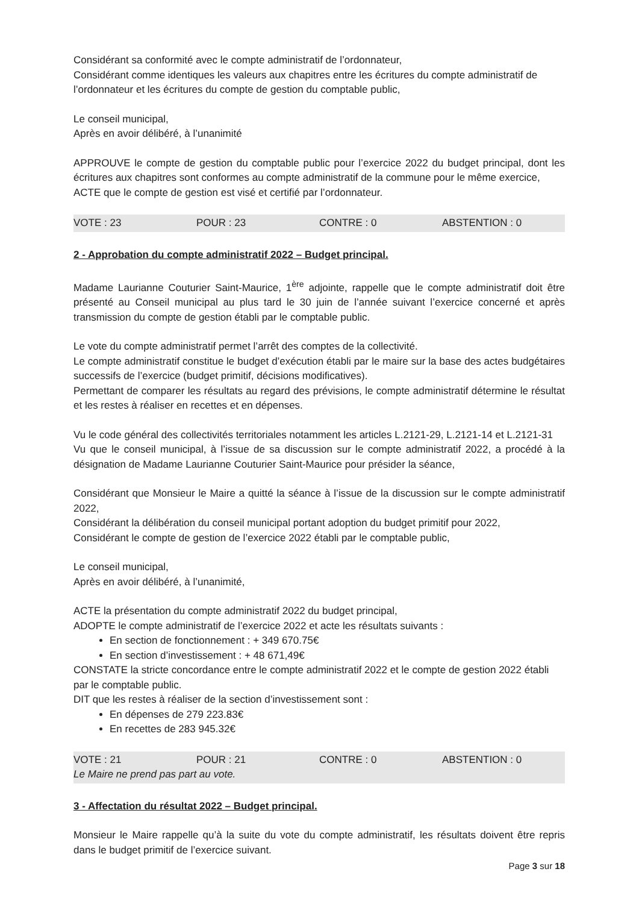Considérant sa conformité avec le compte administratif de l’ordonnateur,
Considérant comme identiques les valeurs aux chapitres entre les écritures du compte administratif de l’ordonnateur et les écritures du compte de gestion du comptable public,
Le conseil municipal,
Après en avoir délibéré, à l’unanimité
APPROUVE le compte de gestion du comptable public pour l’exercice 2022 du budget principal, dont les écritures aux chapitres sont conformes au compte administratif de la commune pour le même exercice,
ACTE que le compte de gestion est visé et certifié par l’ordonnateur.
VOTE : 23 POUR : 23 CONTRE : 0 ABSTENTION : 0
2 - Approbation du compte administratif 2022 – Budget principal.
Madame Laurianne Couturier Saint-Maurice, 1<sup>ère</sup> adjointe, rappelle que le compte administratif doit être présenté au Conseil municipal au plus tard le 30 juin de l’année suivant l’exercice concerné et après transmission du compte de gestion établi par le comptable public.
Le vote du compte administratif permet l’arrêt des comptes de la collectivité.
Le compte administratif constitue le budget d’exécution établi par le maire sur la base des actes budgétaires successifs de l’exercice (budget primitif, décisions modificatives).
Permettant de comparer les résultats au regard des prévisions, le compte administratif détermine le résultat et les restes à réaliser en recettes et en dépenses.
Vu le code général des collectivités territoriales notamment les articles L.2121-29, L.2121-14 et L.2121-31
Vu que le conseil municipal, à l’issue de sa discussion sur le compte administratif 2022, a procédé à la désignation de Madame Laurianne Couturier Saint-Maurice pour présider la séance,
Considérant que Monsieur le Maire a quitté la séance à l’issue de la discussion sur le compte administratif 2022,
Considérant la délibération du conseil municipal portant adoption du budget primitif pour 2022,
Considérant le compte de gestion de l’exercice 2022 établi par le comptable public,
Le conseil municipal,
Après en avoir délibéré, à l’unanimité,
ACTE la présentation du compte administratif 2022 du budget principal,
ADOPTE le compte administratif de l’exercice 2022 et acte les résultats suivants :
En section de fonctionnement : + 349 670.75€
En section d’investissement : + 48 671,49€
CONSTATE la stricte concordance entre le compte administratif 2022 et le compte de gestion 2022 établi par le comptable public.
DIT que les restes à réaliser de la section d’investissement sont :
En dépenses de 279 223.83€
En recettes de 283 945.32€
VOTE : 21 POUR : 21 CONTRE : 0 ABSTENTION : 0
Le Maire ne prend pas part au vote.
3 - Affectation du résultat 2022 – Budget principal.
Monsieur le Maire rappelle qu’à la suite du vote du compte administratif, les résultats doivent être repris dans le budget primitif de l’exercice suivant.
Page 3 sur 18